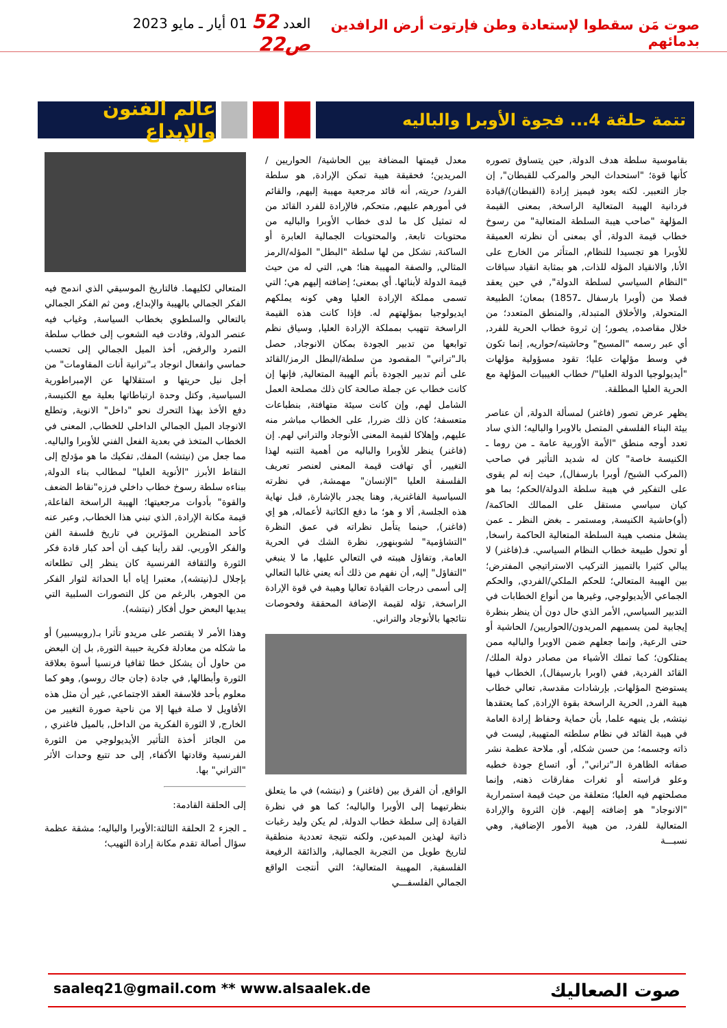صوت مَن سقطوا لإستعادة وطن فإرتوت أرض الرافدين بدمائهم
العدد 52 01 أيار ـ مايو 2023 ص22
تتمة حلقة 4... فجوة الأوبرا والباليه
عالم الفنون والإبداع
بقاموسية سلطة هدف الدولة, حين يتساوق تصوره كأنها قوة؛ "استحداث البحر والمركب للقبطان", إن جاز التعبير. لكنه يعود فيميز إرادة (القبطان)/قيادة فردانية الهيبة المتعالية الراسخة, بمعنى القيمة المؤلهة "صاحب هيبة السلطة المتعالية" من رسوخ خطاب قيمة الدولة, أي بمعنى أن نظرته العميقة للأوبرا هو تجسيدا للنظام, المتأثر من الخارج على الأنا, والانقياد المؤله للذات, هو بمثابة انقياد سياقات "النظام السياسي لسلطة الدولة", في حين يعقد فصلا من (أوبرا بارسفال ـ1857) بمعان؛ الطبيعة المتحولة, والأخلاق المتبدلة, والمنطق المتعدد؛ من خلال مقاصده, يصور؛ إن ثروة خطاب الحرية للفرد, أي عبر رسمه "المسيح" وحاشيته/حواريه, إنما تكون في وسط مؤلهات عليا؛ تقود مسؤولية مؤلهات "أيديولوجيا الدولة العليا"/ خطاب الغيبيات المؤلهة مع الحرية العليا المطلقة.
يظهر عرض تصور (فاغنر) لمسألة الدولة, أن عناصر بيئة البناء الفلسفي المتصل بالاوبرا والباليه؛ الذي ساد تعدد أوجه منطق "الأمة الأوربية عامة ـ من روما ـ الكنيسة خاصة" كان له شديد التأثير في صاحب (المركب الشبح/ أوبرا بارسفال), حيث إنه لم يقوى على التفكير في هيبة سلطة الدولة/الحكم؛ بما هو كيان سياسي مستقل على الممالك الحاكمة/ (أو)حاشية الكنيسة, ومستمر ـ بغض النظر ـ عمن يشغل منصب هيبة السلطة المتعالية الحاكمة راسخا, أو تحول طبيعة خطاب النظام السياسي. فـ(فاغنر) لا يبالي كثيرا بالتمييز التركيب الاستراتيجي المفترض؛ بين الهيبة المتعالي؛ للحكم الملكي/الفردي, والحكم الجماعي الأيديولوجي, وغيرها من أنواع الخطابات في التدبير السياسي, الأمر الذي حال دون أن ينظر بنظرة إيجابية لمن يسميهم المريدون/الحواريين/ الحاشية أو حتى الرعية, وإنما جعلهم ضمن الاوبرا والباليه ممن يمتلكون؛ كما تملك الأشياء من مصادر دولة الملك/القائد الفردية, ففي (اوبرا بارسيفال), الخطاب فيها يستوضح المؤلهات, بإرشادات مقدسة, تعالي خطاب هيبة الفرد, الحرية الراسخة بقوة الإرادة, كما يعتقدها نيتشه, بل ينبهه علما, بأن حماية وحفاظ إرادة العامة في هيبة القائد في نظام سلطته المتهيبة, ليست في ذاته وجسمه؛ من حسن شكله, أو, ملاحة عظمة نشر صفاته الظاهرة الـ"تراني", أو, اتساع جودة خطبه وعلو فراسته أو ثغرات مفارقات ذهنه, وإنما مصلحتهم فيه العليا؛ متعلقة من حيث قيمة استمرارية "الانوجاد" هو إضافته إليهم. فإن الثروة والإرادة المتعالية للفرد, من هيبة الأمور الإضافية, وهي نسبـــة
معدل قيمتها المضافة بين الحاشية/ الحواريين / المريدين؛ فحقيقة هيبة تمكن الإرادة, هو سلطة الفرد/ حريته, أنه قائد مرجعية مهيبة إليهم, والقائم في أمورهم عليهم, متحكم, فالإرادة للفرد القائد من له تمثيل كل ما لدى خطاب الأوبرا والباليه من محتويات تابعة, والمحتويات الجمالية العابرة أو الساكنة, تشكل من لها سلطة "البطل" المؤله/الرمز المثالي, والصفة المهيبة هنا؛ هي, التي له من حيث قيمة الدولة لأبنائها. أي بمعنى؛ إضافته إليهم هي؛ التي تسمى مملكة الإرادة العليا وهي كونه يملكهم ايديولوجيا بمؤلهتهم له. فإذا كانت هذه القيمة الراسخة تتهيب بمملكة الإرادة العليا, وسياق نظم توابعها من تدبير الجودة بمكان الانوجاد, حصل بالـ"تراني" المقصود من سلطة/البطل الرمز/القائد على أتم تدبير الجودة بأتم الهيبة المتعالية, فإنها إن كانت خطاب عن جملة صالحة كان ذلك مصلحة العمل الشامل لهم, وإن كانت سيئة متهافتة, بنطباعات متعسفة؛ كان ذلك ضررا, على الخطاب مباشر منه عليهم, وإهلاكا لقيمة المعنى الأنوجاد والتراني لهم. إن (فاغنر) ينظر للأوبرا والباليه من أهمية التنبه لهذا التغيير, أي تهافت قيمة المعنى لعنصر تعريف الفلسفة العليا "الإنسان" مهمشة, في نظرته السياسية الفاغنرية, وهنا يجدر بالإشارة, قبل نهاية هذه الجلسة, ألا و هو؛ ما دفع الكاتبة لأعماله, هو إي (فاغنر), حينما يتأمل نظراته في عمق النظرة "التشاؤمية" لشوبنهور, نظرة الشك في الحرية العامة, وتفاؤل هيبته في التعالي عليها, ما لا ينبغي "التفاؤل" إليه, أن نفهم من ذلك أنه يعني غالبا التعالي إلى أسمى درجات القيادة تعاليا وهيبة في قوة الإرادة الراسخة, تؤله لقيمة الإضافة المحققة وفحوصات نتائجها بالأنوجاد والتراني.
الواقع, أن الفرق بين (فاغنر) و (نيتشه) في ما يتعلق بنظرتيهما إلى الأوبرا والباليه؛ كما هو في نظرة القيادة إلى سلطة خطاب الدولة, لم يكن وليد رغبات ذاتية لهذين المبدعين, ولكنه نتيجة تعددية منطقية لتاريخ طويل من التجربة الجمالية, والذائقة الرفيعة الفلسفية, المهيبة المتعالية؛ التي أنتجت الواقع الجمالي الفلسفـــي
المتعالي لكليهما. فالتاريخ الموسيقي الذي اندمج فيه الفكر الجمالي بالهيبة والإبداع, ومن ثم الفكر الجمالي بالتعالي والسلطوي بخطاب السياسة, وغياب فيه عنصر الدولة, وقادت فيه الشعوب إلى خطاب سلطة التمرد والرفض, أخذ الميل الجمالي إلى تحسب حماسي وانفعال انوجاد بـ"ترانية أنات المقاومات" من أجل نيل حريتها و استقلالها عن الإمبراطورية السياسية, وكتل وحدة ارتباطاتها بعلية مع الكنيسة, دفع الأخذ بهذا التحرك نحو "داخل" الانوية, وتطلع الانوجاد الميل الجمالي الداخلي للخطاب, المعنى في الخطاب المتخذ في بعدية الفعل الفني للأوبرا والباليه. مما جعل من (نيتشه) المفك, تفكيك ما هو مؤدلج إلى النقاط الأبرز "الأنوية العليا" لمطالب بناء الدولة, ببناءه سلطة رسوخ خطاب داخلي فرزه"نقاط الضعف والقوة" بأدوات مرجعيتها؛ الهيبة الراسخة الفاعلة, قيمة مكانة الإرادة, الذي تبني هذا الخطاب, وعبر عنه كأحد المنظرين المؤثرين في تاريخ فلسفة الفن والفكر الأوربي. لقد رأينا كيف أن أحد كبار قادة فكر الثورة والثقافة الفرنسية كان ينظر إلى تطلعاته بإجلال لـ(نيتشه), معتبرا إياه أبا الحداثة لثوار الفكر من الجوهر, بالرغم من كل التصورات السلبية التي يبديها البعض حول أفكار (نيتشه).
وهذا الأمر لا يقتصر على مريدو تأثرا بـ(روبيسبير) أو ما شكله من معادلة فكرية حبيبة الثورة, بل إن البعض من حاول أن يشكل خطا ثقافيا فرنسيا أسوة بعلاقة الثورة وأبطالها, في جادة (جان جاك روسو), وهو كما معلوم بأحد فلاسفة العقد الاجتماعي, غير أن مثل هذه الأقاويل لا صلة فيها إلا من ناحية صورة التغيير من الخارج, لا الثورة الفكرية من الداخل, بالميل فاغنري , من الجائز أخذة التأثير الأيديولوجي من الثورة الفرنسية وقادتها الأكفاء, إلى حد تتبع وحدات الأثر "التراني" بها.
إلى الحلقة القادمة:
ـ الجزء 2 الحلقة الثالثة:الأوبرا والباليه؛ مشقة عظمة سؤال أصالة تقدم مكانة إرادة التهيب؛
saaleq21@gmail.com ** www.alsaalek.de صوت الصعاليك